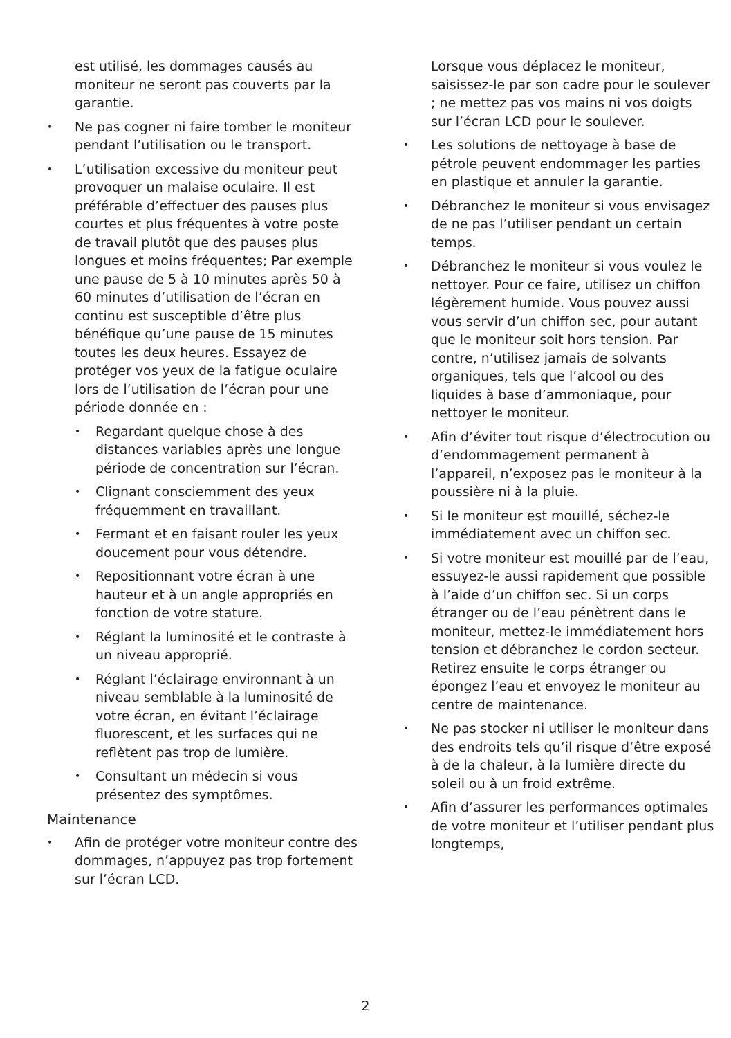est utilisé, les dommages causés au moniteur ne seront pas couverts par la garantie.
• Ne pas cogner ni faire tomber le moniteur pendant l’utilisation ou le transport.
• L’utilisation excessive du moniteur peut provoquer un malaise oculaire. Il est préférable d’effectuer des pauses plus courtes et plus fréquentes à votre poste de travail plutôt que des pauses plus longues et moins fréquentes; Par exemple une pause de 5 à 10 minutes après 50 à 60 minutes d’utilisation de l’écran en continu est susceptible d’être plus bénéfique qu’une pause de 15 minutes toutes les deux heures. Essayez de protéger vos yeux de la fatigue oculaire lors de l’utilisation de l’écran pour une période donnée en :
• Regardant quelque chose à des distances variables après une longue période de concentration sur l’écran.
• Clignant consciemment des yeux fréquemment en travaillant.
• Fermant et en faisant rouler les yeux doucement pour vous détendre.
• Repositionnant votre écran à une hauteur et à un angle appropriés en fonction de votre stature.
• Réglant la luminosité et le contraste à un niveau approprié.
• Réglant l’éclairage environnant à un niveau semblable à la luminosité de votre écran, en évitant l’éclairage fluorescent, et les surfaces qui ne reflètent pas trop de lumière.
• Consultant un médecin si vous présentez des symptômes.
Maintenance
• Afin de protéger votre moniteur contre des dommages, n’appuyez pas trop fortement sur l’écran LCD.
Lorsque vous déplacez le moniteur, saisissez-le par son cadre pour le soulever ; ne mettez pas vos mains ni vos doigts sur l’écran LCD pour le soulever.
• Les solutions de nettoyage à base de pétrole peuvent endommager les parties en plastique et annuler la garantie.
• Débranchez le moniteur si vous envisagez de ne pas l’utiliser pendant un certain temps.
• Débranchez le moniteur si vous voulez le nettoyer. Pour ce faire, utilisez un chiffon légèrement humide. Vous pouvez aussi vous servir d’un chiffon sec, pour autant que le moniteur soit hors tension. Par contre, n’utilisez jamais de solvants organiques, tels que l’alcool ou des liquides à base d’ammoniaque, pour nettoyer le moniteur.
• Afin d’éviter tout risque d’électrocution ou d’endommagement permanent à l’appareil, n’exposez pas le moniteur à la poussière ni à la pluie.
• Si le moniteur est mouillé, séchez-le immédiatement avec un chiffon sec.
• Si votre moniteur est mouillé par de l’eau, essuyez-le aussi rapidement que possible à l’aide d’un chiffon sec. Si un corps étranger ou de l’eau pénètrent dans le moniteur, mettez-le immédiatement hors tension et débranchez le cordon secteur. Retirez ensuite le corps étranger ou épongez l’eau et envoyez le moniteur au centre de maintenance.
• Ne pas stocker ni utiliser le moniteur dans des endroits tels qu’il risque d’être exposé à de la chaleur, à la lumière directe du soleil ou à un froid extrême.
• Afin d’assurer les performances optimales de votre moniteur et l’utiliser pendant plus longtemps,
2